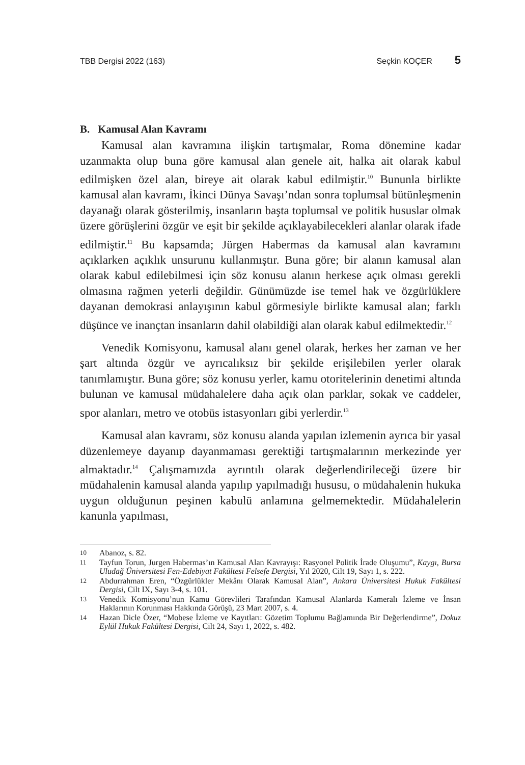TBB Dergisi 2022 (163) Seçkin KOÇER 5
B. Kamusal Alan Kavramı
Kamusal alan kavramına ilişkin tartışmalar, Roma dönemine kadar uzanmakta olup buna göre kamusal alan genele ait, halka ait olarak kabul edilmişken özel alan, bireye ait olarak kabul edilmiştir.<sup>10</sup> Bununla birlikte kamusal alan kavramı, İkinci Dünya Savaşı’ndan sonra toplumsal bütünleşmenin dayanağı olarak gösterilmiş, insanların başta toplumsal ve politik hususlar olmak üzere görüşlerini özgür ve eşit bir şekilde açıklayabilecekleri alanlar olarak ifade edilmiştir.<sup>11</sup> Bu kapsamda; Jürgen Habermas da kamusal alan kavramını açıklarken açıklık unsurunu kullanmıştır. Buna göre; bir alanın kamusal alan olarak kabul edilebilmesi için söz konusu alanın herkese açık olması gerekli olmasına rağmen yeterli değildir. Günümüzde ise temel hak ve özgürlüklere dayanan demokrasi anlayışının kabul görmesiyle birlikte kamusal alan; farklı düşünce ve inançtan insanların dahil olabildiği alan olarak kabul edilmektedir.<sup>12</sup>
Venedik Komisyonu, kamusal alanı genel olarak, herkes her zaman ve her şart altında özgür ve ayrıcalıksız bir şekilde erişilebilen yerler olarak tanımlamıştır. Buna göre; söz konusu yerler, kamu otoritelerinin denetimi altında bulunan ve kamusal müdahalelere daha açık olan parklar, sokak ve caddeler, spor alanları, metro ve otobüs istasyonları gibi yerlerdir.<sup>13</sup>
Kamusal alan kavramı, söz konusu alanda yapılan izlemenin ayrıca bir yasal düzenlemeye dayanıp dayanmaması gerektiği tartışmalarının merkezinde yer almaktadır.<sup>14</sup> Çalışmamızda ayrıntılı olarak değerlendirileceği üzere bir müdahalenin kamusal alanda yapılıp yapılmadığı hususu, o müdahalenin hukuka uygun olduğunun peşinen kabulü anlamına gelmemektedir. Müdahalelerin kanunla yapılması,
10 Abanoz, s. 82.
11 Tayfun Torun, Jurgen Habermas’ın Kamusal Alan Kavrayışı: Rasyonel Politik İrade Oluşumu”, Kaygı, Bursa Uludağ Üniversitesi Fen-Edebiyat Fakültesi Felsefe Dergisi, Yıl 2020, Cilt 19, Sayı 1, s. 222.
12 Abdurrahman Eren, “Özgürlükler Mekânı Olarak Kamusal Alan”, Ankara Üniversitesi Hukuk Fakültesi Dergisi, Cilt IX, Sayı 3-4, s. 101.
13 Venedik Komisyonu’nun Kamu Görevlileri Tarafından Kamusal Alanlarda Kameralı İzleme ve İnsan Haklarının Korunması Hakkında Görüşü, 23 Mart 2007, s. 4.
14 Hazan Dicle Özer, “Mobese İzleme ve Kayıtları: Gözetim Toplumu Bağlamında Bir Değerlendirme”, Dokuz Eylül Hukuk Fakültesi Dergisi, Cilt 24, Sayı 1, 2022, s. 482.